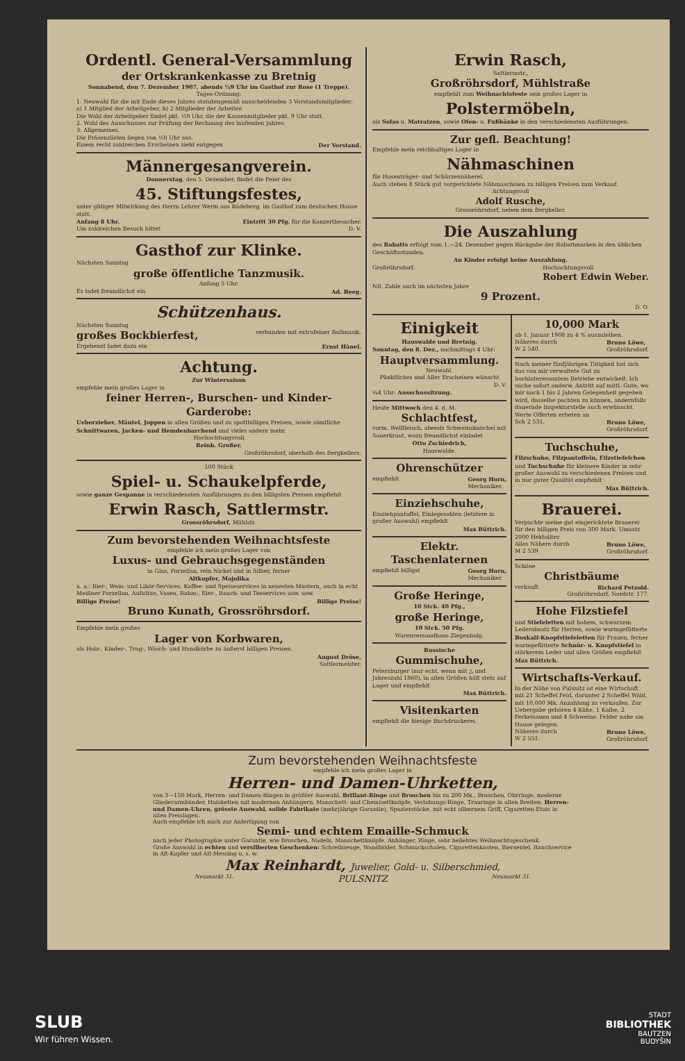Ordentl. General-Versammlung
der Ortskrankenkasse zu Bretnig
Sonnabend, den 7. Dezember 1907, abends ½9 Uhr im Gasthof zur Rose (1 Treppe).
Tages-Ordnung:
1. Neuwahl für die mit Ende dieses Jahres statutengemäß ausscheidenden 3 Vorstandsmitglieder:
a) 1 Mitglied der Arbeitgeber, b) 2 Mitglieder der Arbeiter.
Die Wahl der Arbeitgeber findet pkt. ½9 Uhr, die der Kassenmitglieder pkt. 9 Uhr statt.
2. Wahl des Ausschusses zur Prüfung der Rechnung des laufenden Jahres.
3. Allgemeines.
Die Präsenzlisten liegen von ½8 Uhr aus.
Einem recht zahlreichen Erscheinen sieht entgegen Der Vorstand.
Männergesangverein.
Donnerstag, den 5. Dezember, findet die Feier des
45. Stiftungsfestes,
unter gütiger Mitwirkung des Herrn Lehrer Werm aus Radeberg, im Gasthof zum deutschen Hause statt.
Anfang 8 Uhr. Eintritt 30 Pfg. für die Konzertbesucher.
Um zahlreichen Besuch bittet D. V.
Gasthof zur Klinke.
Nächsten Sonntag
große öffentliche Tanzmusik.
Anfang 5 Uhr.
Es ladet freundlichst ein Ad. Beeg.
Schützenhaus.
Nächsten Sonntag
großes Bockbierfest, verbunden mit extrafeiner Ballmusik.
Ergebenst ladet dazu ein Ernst Hänel.
Achtung.
Zur Wintersaison
empfehle mein großes Lager in
feiner Herren-, Burschen- und Kinder-Garderobe:
Ueberzieher, Mäntel, Joppen in allen Größen und zu spottbilligen Preisen, sowie sämtliche Schnittwaren, Jacken- und Hemdenbarchend und vieles andere mehr.
Hochachtungsvoll
Reinh. Großer.
Großröhrsdorf, oberhalb des Bergkellers.
100 Stück
Spiel- u. Schaukelpferde,
sowie ganze Gespanne in verschiedensten Ausführungen zu den billigsten Preisen empfiehlt
Erwin Rasch, Sattlermstr.
Grossröhrsdorf, Mühlstr.
Zum bevorstehenden Weihnachtsfeste
empfehle ich mein großes Lager von
Luxus- und Gebrauchsgegenständen
in Glas, Porzellan, rein Nickel und in Silber, ferner
Altkupfer, Majolika
u. a.: Bier-, Wein- und Likör-Services, Kaffee- und Speiseservices in neuesten Mustern, auch in echt Meißner Porzellan, Aufsätze, Vasen, Rahm-, Eier-, Rauch- und Teeservices usw. usw.
Billige Preise! Billige Preise!
Bruno Kunath, Grossröhrsdorf.
Empfehle mein großes
Lager von Korbwaren,
als Holz-, Kinder-, Trag-, Wäsch- und Handkörbe zu äußerst billigen Preisen.
August Dröse,
Sattlermeister.
Erwin Rasch,
Sattlermstr.,
Großröhrsdorf, Mühlstraße
empfiehlt zum Weihnachtsfeste sein großes Lager in
Polstermöbeln,
als Sofas u. Matratzen, sowie Ofen- u. Fußbänke in den verschiedensten Ausführungen.
Zur gefl. Beachtung!
Empfehle mein reichhaltiges Lager in
Nähmaschinen
für Hosenträger- und Schürzennäherei.
Auch stehen 8 Stück gut vorgerichtete Nähmaschinen zu billigen Preisen zum Verkauf.
Achtungsvoll
Adolf Rusche,
Grossröhrsdorf, neben dem Bergkeller.
Die Auszahlung
des Rabatts erfolgt vom 1.—24. Dezember gegen Rückgabe der Rabattmarken in den üblichen Geschäftsstunden.
An Kinder erfolgt keine Auszahlung.
Großröhrsdorf. Hochachtungsvoll
Robert Edwin Weber.
NB. Zahle auch im nächsten Jahre
9 Prozent.
D. O.
Einigkeit
Hauswalde und Bretnig.
Sonntag, den 8. Dez., nachmittags 4 Uhr:
Hauptversammlung.
Neuwahl.
Pünktliches und Aller Erscheinen wünscht
D. V.
¼4 Uhr: Ausschussitzung.
Heute Mittwoch den 4. d. M.
Schlachtfest,
vorm. Wellfleisch, abends Schweinsknöchel mit Sauerkraut, wozu freundlichst einladet
Otto Zschiedrich,
Hauswalde.
Ohrenschützer
empfiehlt Georg Horn,
Mechaniker.
Einziehschuhe,
Einziehpantoffel, Einlegesohlen (letztere in großer Auswahl) empfiehlt
Max Büttrich.
Elektr. Taschenlaternen
empfiehlt billigst Georg Horn,
Mechaniker.
Große Heringe,
10 Stck. 40 Pfg.,
große Heringe,
10 Stck. 50 Pfg.
Warenversandhaus Ziegenbalg.
Russische
Gummischuhe,
Petersburger (nur echt, wenn mit △ und Jahreszahl 1860), in allen Größen hält stets auf Lager und empfiehlt
Max Büttrich.
Visitenkarten
empfiehlt die hiesige Buchdruckerei.
10,000 Mark
ab 1. Januar 1908 zu 4 % auszuleihen.
Näheres durch
W 2 540. Bruno Löwe,
Großröhrsdorf.
Nach meiner fünfjährigen Tätigkeit hat sich das von mir verwaltete Gut zu hochinteressantem Betriebe entwickelt. Ich suche sofort anderw. Antritt auf mittl. Gute, wo mir nach 1 bis 2 Jahren Gelegenheit gegeben wird, dasselbe pachten zu können, andernfalls dauernde Inspektorstelle auch erwünscht.
Werte Offerten erbeten an
Sch 2 531. Bruno Löwe,
Großröhrsdorf.
Tuchschuhe,
Filzschuhe, Filzpantoffeln, Filzstiefelchen und Tuchschuhe für kleinere Kinder in sehr großer Auswahl zu verschiedenen Preisen und in nur guter Qualität empfiehlt
Max Büttrich.
Brauerei.
Verpachte meine gut eingerichtete Brauerei für den billigen Preis von 300 Mark. Umsatz 2000 Hektoliter.
Alles Nähere durch
M 2 539 Bruno Löwe,
Großröhrsdorf.
Schöne
Christbäume
verkauft Richard Petzold.
Großröhrsdorf, Nordstr. 177.
Hohe Filzstiefel
und Stiefeletten mit hohem, schwarzem Lederabsatz für Herren, sowie warmgefütterte Boxkalf-Knopfstiefeletten für Frauen, ferner warmgefütterte Schnür- u. Knopfstiefel in stärkerem Leder und allen Größen empfiehlt Max Büttrich.
Wirtschafts-Verkauf.
In der Nähe von Pulsnitz ist eine Wirtschaft mit 21 Scheffel Feld, darunter 2 Scheffel Wald, mit 10,000 Mk. Anzahlung zu verkaufen. Zur Uebergabe gehören 4 Kühe, 1 Kalbe, 2 Ferkelsauen und 4 Schweine. Felder nahe am Hause gelegen.
Näheres durch
W 2 551. Bruno Löwe,
Großröhrsdorf.
Zum bevorstehenden Weihnachtsfeste
empfehle ich mein großes Lager in
Herren- und Damen-Uhrketten,
von 3—150 Mark, Herren- und Damen-Ringen in größter Auswahl, Brillant-Ringe und Broschen bis zu 200 Mk., Broschen, Ohrringe, moderne Gliederarmbänder, Halsketten mit modernen Anhängern, Manschett- und Chemisettknöpfe, Verlobungs-Ringe, Trauringe in allen Breiten. Herren- und Damen-Uhren, grösste Auswahl, solide Fabrikate (mehrjährige Garantie), Spazierstöcke, mit echt silbernem Griff, Cigaretten-Etuis in allen Preislagen.
Auch empfehle ich mich zur Anfertigung von
Semi- und echtem Emaille-Schmuck
nach jeder Photographie unter Garantie, wie Broschen, Nadeln, Manschettknöpfe, Anhänger, Ringe, sehr beliebtes Weihnachtsgeschenk.
Große Auswahl in echten und versilberten Geschenken: Schreibzeuge, Wandbilder, Schmuckschalen, Cigarettenkasten, Bierseidel, Rauchservice in Alt-Kupfer und Alt-Messing u. s. w.
Max Reinhardt, Juwelier, Gold- u. Silberschmied,
Neumarkt 31. PULSNITZ Neumarkt 31.
SLUB
Wir führen Wissen.
STADT
BIBLIOTHEK
BAUTZEN
BUDYŠIN